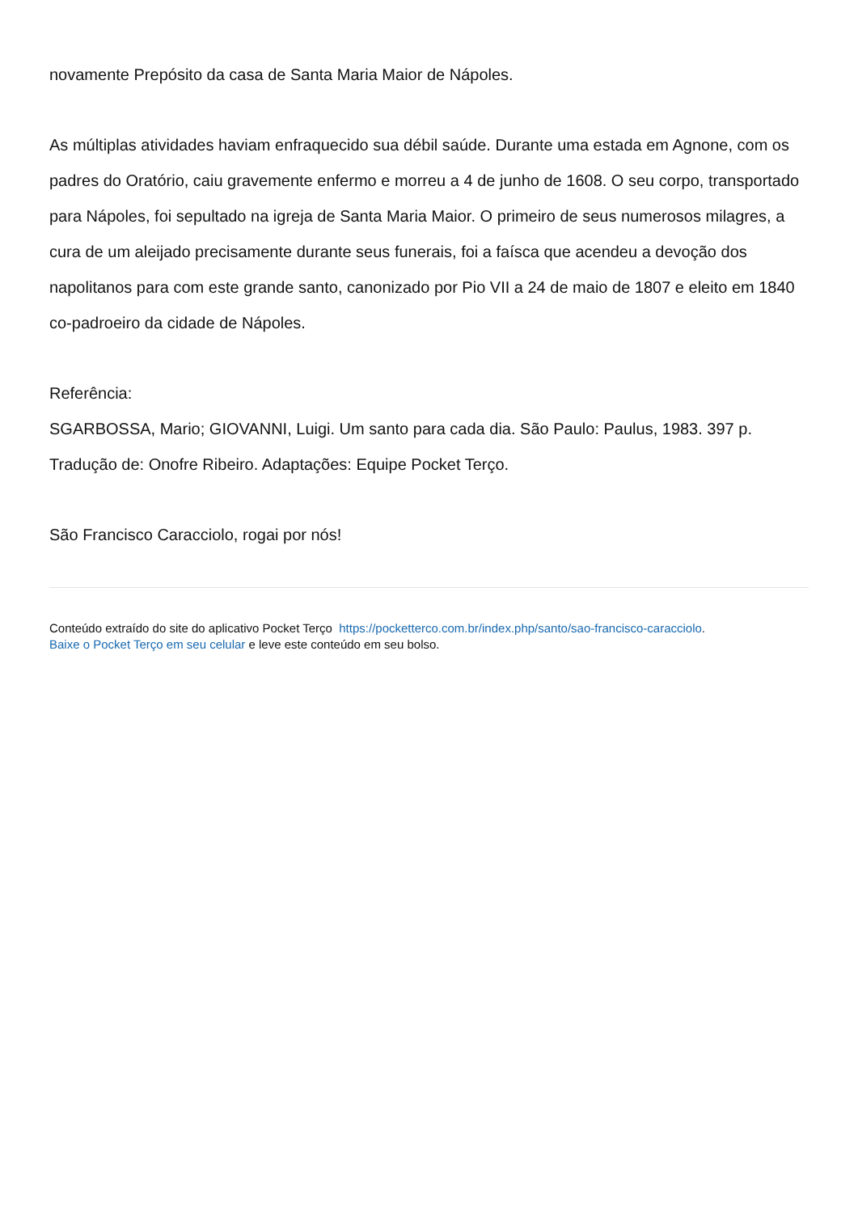novamente Prepósito da casa de Santa Maria Maior de Nápoles.
As múltiplas atividades haviam enfraquecido sua débil saúde. Durante uma estada em Agnone, com os padres do Oratório, caiu gravemente enfermo e morreu a 4 de junho de 1608. O seu corpo, transportado para Nápoles, foi sepultado na igreja de Santa Maria Maior. O primeiro de seus numerosos milagres, a cura de um aleijado precisamente durante seus funerais, foi a faísca que acendeu a devoção dos napolitanos para com este grande santo, canonizado por Pio VII a 24 de maio de 1807 e eleito em 1840 co-padroeiro da cidade de Nápoles.
Referência:
SGARBOSSA, Mario; GIOVANNI, Luigi. Um santo para cada dia. São Paulo: Paulus, 1983. 397 p. Tradução de: Onofre Ribeiro. Adaptações: Equipe Pocket Terço.
São Francisco Caracciolo, rogai por nós!
Conteúdo extraído do site do aplicativo Pocket Terço https://pocketterco.com.br/index.php/santo/sao-francisco-caracciolo.
Baixe o Pocket Terço em seu celular e leve este conteúdo em seu bolso.